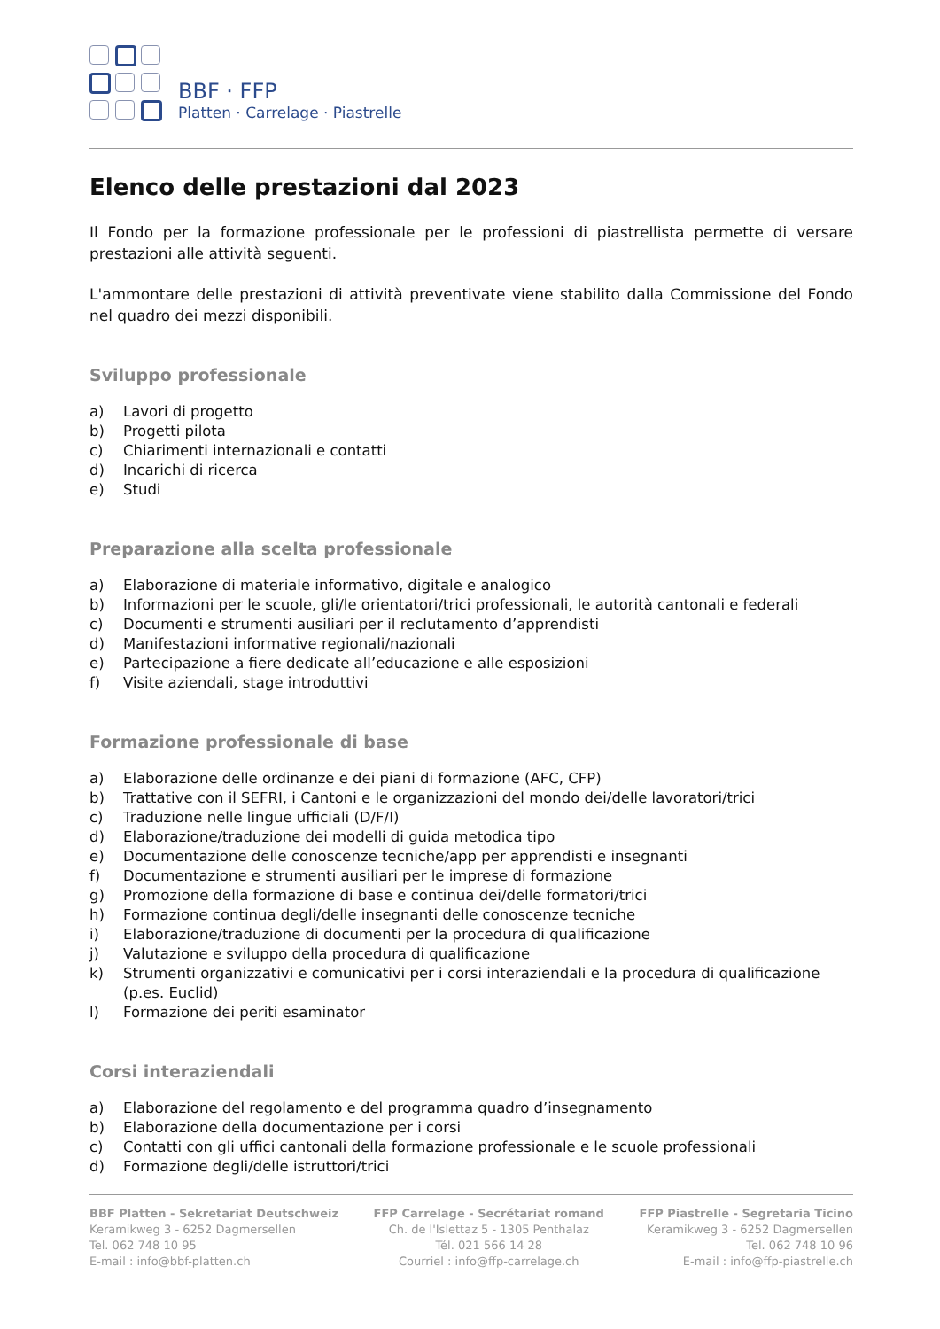BBF · FFP
Platten · Carrelage · Piastrelle
Elenco delle prestazioni dal 2023
Il Fondo per la formazione professionale per le professioni di piastrellista permette di versare prestazioni alle attività seguenti.
L'ammontare delle prestazioni di attività preventivate viene stabilito dalla Commissione del Fondo nel quadro dei mezzi disponibili.
Sviluppo professionale
a) Lavori di progetto
b) Progetti pilota
c) Chiarimenti internazionali e contatti
d) Incarichi di ricerca
e) Studi
Preparazione alla scelta professionale
a) Elaborazione di materiale informativo, digitale e analogico
b) Informazioni per le scuole, gli/le orientatori/trici professionali, le autorità cantonali e federali
c) Documenti e strumenti ausiliari per il reclutamento d’apprendisti
d) Manifestazioni informative regionali/nazionali
e) Partecipazione a fiere dedicate all’educazione e alle esposizioni
f) Visite aziendali, stage introduttivi
Formazione professionale di base
a) Elaborazione delle ordinanze e dei piani di formazione (AFC, CFP)
b) Trattative con il SEFRI, i Cantoni e le organizzazioni del mondo dei/delle lavoratori/trici
c) Traduzione nelle lingue ufficiali (D/F/I)
d) Elaborazione/traduzione dei modelli di guida metodica tipo
e) Documentazione delle conoscenze tecniche/app per apprendisti e insegnanti
f) Documentazione e strumenti ausiliari per le imprese di formazione
g) Promozione della formazione di base e continua dei/delle formatori/trici
h) Formazione continua degli/delle insegnanti delle conoscenze tecniche
i) Elaborazione/traduzione di documenti per la procedura di qualificazione
j) Valutazione e sviluppo della procedura di qualificazione
k) Strumenti organizzativi e comunicativi per i corsi interaziendali e la procedura di qualificazione (p.es. Euclid)
l) Formazione dei periti esaminator
Corsi interaziendali
a) Elaborazione del regolamento e del programma quadro d’insegnamento
b) Elaborazione della documentazione per i corsi
c) Contatti con gli uffici cantonali della formazione professionale e le scuole professionali
d) Formazione degli/delle istruttori/trici
BBF Platten - Sekretariat Deutschweiz
Keramikweg 3 - 6252 Dagmersellen
Tel. 062 748 10 95
E-mail : info@bbf-platten.ch
FFP Carrelage - Secrétariat romand
Ch. de l'Islettaz 5 - 1305 Penthalaz
Tél. 021 566 14 28
Courriel : info@ffp-carrelage.ch
FFP Piastrelle - Segretaria Ticino
Keramikweg 3 - 6252 Dagmersellen
Tel. 062 748 10 96
E-mail : info@ffp-piastrelle.ch